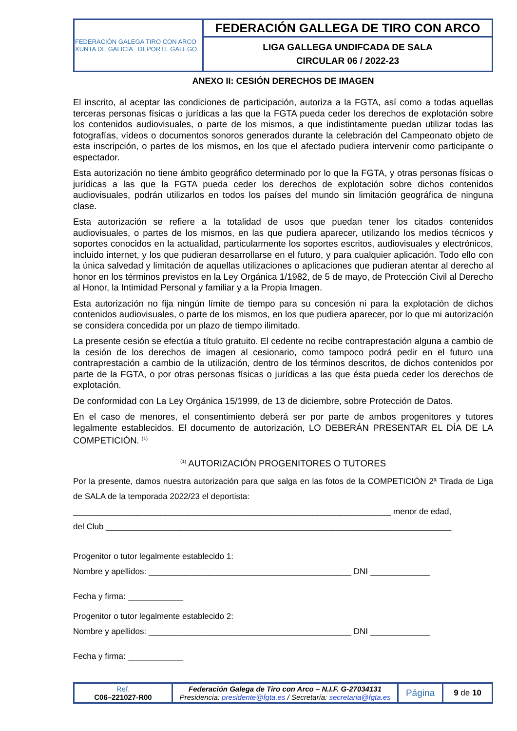| FEDERACIÓN GALEGA TIRO CON ARCO XUNTA DE GALICIA DEPORTE GALEGO | FEDERACIÓN GALLEGA DE TIRO CON ARCO |
| | LIGA GALLEGA UNDIFCADA DE SALA CIRCULAR 06 / 2022-23 |
ANEXO II: CESIÓN DERECHOS DE IMAGEN
El inscrito, al aceptar las condiciones de participación, autoriza a la FGTA, así como a todas aquellas terceras personas físicas o jurídicas a las que la FGTA pueda ceder los derechos de explotación sobre los contenidos audiovisuales, o parte de los mismos, a que indistintamente puedan utilizar todas las fotografías, vídeos o documentos sonoros generados durante la celebración del Campeonato objeto de esta inscripción, o partes de los mismos, en los que el afectado pudiera intervenir como participante o espectador.
Esta autorización no tiene ámbito geográfico determinado por lo que la FGTA, y otras personas físicas o jurídicas a las que la FGTA pueda ceder los derechos de explotación sobre dichos contenidos audiovisuales, podrán utilizarlos en todos los países del mundo sin limitación geográfica de ninguna clase.
Esta autorización se refiere a la totalidad de usos que puedan tener los citados contenidos audiovisuales, o partes de los mismos, en las que pudiera aparecer, utilizando los medios técnicos y soportes conocidos en la actualidad, particularmente los soportes escritos, audiovisuales y electrónicos, incluido internet, y los que pudieran desarrollarse en el futuro, y para cualquier aplicación. Todo ello con la única salvedad y limitación de aquellas utilizaciones o aplicaciones que pudieran atentar al derecho al honor en los términos previstos en la Ley Orgánica 1/1982, de 5 de mayo, de Protección Civil al Derecho al Honor, la Intimidad Personal y familiar y a la Propia Imagen.
Esta autorización no fija ningún límite de tiempo para su concesión ni para la explotación de dichos contenidos audiovisuales, o parte de los mismos, en los que pudiera aparecer, por lo que mi autorización se considera concedida por un plazo de tiempo ilimitado.
La presente cesión se efectúa a título gratuito. El cedente no recibe contraprestación alguna a cambio de la cesión de los derechos de imagen al cesionario, como tampoco podrá pedir en el futuro una contraprestación a cambio de la utilización, dentro de los términos descritos, de dichos contenidos por parte de la FGTA, o por otras personas físicas o jurídicas a las que ésta pueda ceder los derechos de explotación.
De conformidad con La Ley Orgánica 15/1999, de 13 de diciembre, sobre Protección de Datos.
En el caso de menores, el consentimiento deberá ser por parte de ambos progenitores y tutores legalmente establecidos. El documento de autorización, LO DEBERÁN PRESENTAR EL DÍA DE LA COMPETICIÓN. <sup>(1)</sup>
<sup>(1)</sup> AUTORIZACIÓN PROGENITORES O TUTORES
Por la presente, damos nuestra autorización para que salga en las fotos de la COMPETICIÓN 2ª Tirada de Liga de SALA de la temporada 2022/23 el deportista:
_____________________________________________________________________ menor de edad,
del Club ___________________________________________________________________________
Progenitor o tutor legalmente establecido 1:
Nombre y apellidos: ____________________________________________ DNI _____________
Fecha y firma: ____________
Progenitor o tutor legalmente establecido 2:
Nombre y apellidos: ____________________________________________ DNI _____________
Fecha y firma: ____________
| Ref. C06–221027-R00 | Federación Galega de Tiro con Arco – N.I.F. G-27034131 Presidencia: presidente@fgta.es / Secretaría: secretaria@fgta.es | Página | 9 de 10 |